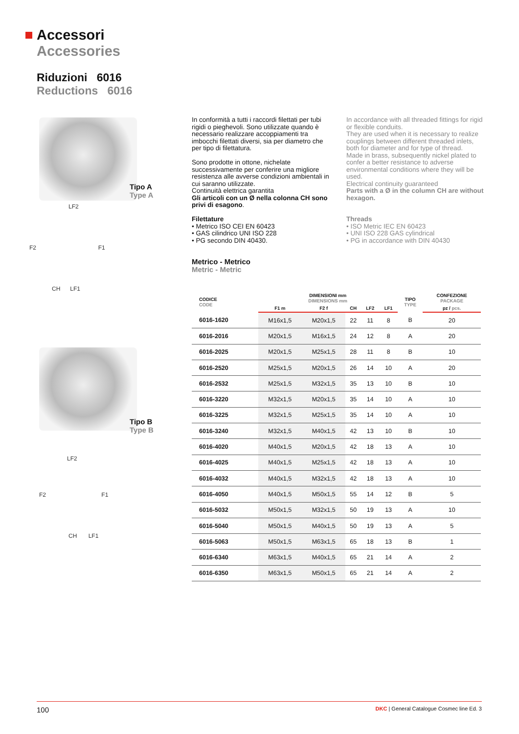Accessori
Accessories
Riduzioni 6016
Reductions 6016
LF2
F2 F1
CH LF1
Tipo A
Type A
LF2
F2 F1
CH LF1
Tipo B
Type B
In conformità a tutti i raccordi filettati per tubi rigidi o pieghevoli. Sono utilizzate quando è necessario realizzare accoppiamenti tra imbocchi filettati diversi, sia per diametro che per tipo di filettatura.
Sono prodotte in ottone, nichelate successivamente per conferire una migliore resistenza alle avverse condizioni ambientali in cui saranno utilizzate.
Continuità elettrica garantita
Gli articoli con un Ø nella colonna CH sono privi di esagono.
Filettature
• Metrico ISO CEI EN 60423
• GAS cilindrico UNI ISO 228
• PG secondo DIN 40430.
Metrico - Metrico
Metric - Metric
In accordance with all threaded fittings for rigid or flexible conduits.
They are used when it is necessary to realize couplings between different threaded inlets, both for diameter and for type of thread.
Made in brass, subsequently nickel plated to confer a better resistance to adverse environmental conditions where they will be used.
Electrical continuity guaranteed
Parts with a Ø in the column CH are without hexagon.
Threads
• ISO Metric IEC EN 60423
• UNI ISO 228 GAS cylindrical
• PG in accordance with DIN 40430
| CODICE CODE | DIMENSIONI mm DIMENSIONS mm | | | | | TIPO TYPE | CONFEZIONE PACKAGE |
| --- | --- | --- | --- | --- | --- | --- | --- |
| | F1 m | F2 f | CH | LF2 | LF1 | | pz / pcs. |
| 6016-1620 | M16x1,5 | M20x1,5 | 22 | 11 | 8 | B | 20 |
| 6016-2016 | M20x1,5 | M16x1,5 | 24 | 12 | 8 | A | 20 |
| 6016-2025 | M20x1,5 | M25x1,5 | 28 | 11 | 8 | B | 10 |
| 6016-2520 | M25x1,5 | M20x1,5 | 26 | 14 | 10 | A | 20 |
| 6016-2532 | M25x1,5 | M32x1,5 | 35 | 13 | 10 | B | 10 |
| 6016-3220 | M32x1,5 | M20x1,5 | 35 | 14 | 10 | A | 10 |
| 6016-3225 | M32x1,5 | M25x1,5 | 35 | 14 | 10 | A | 10 |
| 6016-3240 | M32x1,5 | M40x1,5 | 42 | 13 | 10 | B | 10 |
| 6016-4020 | M40x1,5 | M20x1,5 | 42 | 18 | 13 | A | 10 |
| 6016-4025 | M40x1,5 | M25x1,5 | 42 | 18 | 13 | A | 10 |
| 6016-4032 | M40x1,5 | M32x1,5 | 42 | 18 | 13 | A | 10 |
| 6016-4050 | M40x1,5 | M50x1,5 | 55 | 14 | 12 | B | 5 |
| 6016-5032 | M50x1,5 | M32x1,5 | 50 | 19 | 13 | A | 10 |
| 6016-5040 | M50x1,5 | M40x1,5 | 50 | 19 | 13 | A | 5 |
| 6016-5063 | M50x1,5 | M63x1,5 | 65 | 18 | 13 | B | 1 |
| 6016-6340 | M63x1,5 | M40x1,5 | 65 | 21 | 14 | A | 2 |
| 6016-6350 | M63x1,5 | M50x1,5 | 65 | 21 | 14 | A | 2 |
100 DKC | General Catalogue Cosmec line Ed. 3